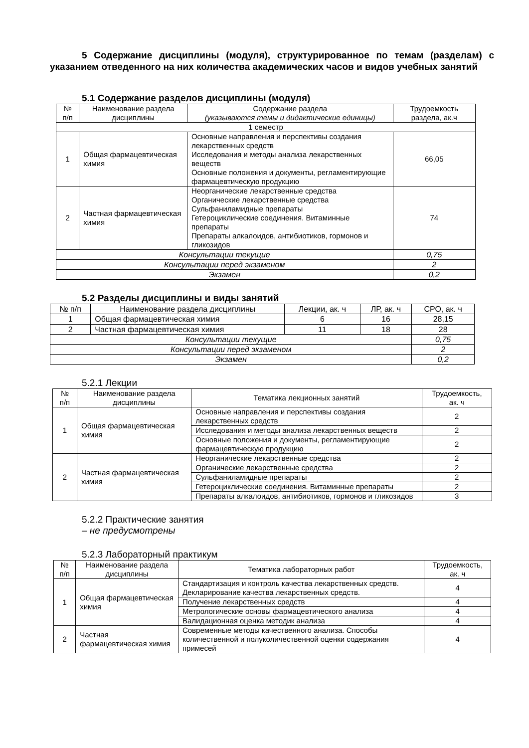5 Содержание дисциплины (модуля), структурированное по темам (разделам) с указанием отведенного на них количества академических часов и видов учебных занятий
5.1 Содержание разделов дисциплины (модуля)
| № п/п | Наименование раздела дисциплины | Содержание раздела (указываются темы и дидактические единицы) | Трудоемкость раздела, ак.ч |
| --- | --- | --- | --- |
| 1 семестр | | | |
| 1 | Общая фармацевтическая химия | Основные направления и перспективы создания лекарственных средств Исследования и методы анализа лекарственных веществ Основные положения и документы, регламентирующие фармацевтическую продукцию | 66,05 |
| 2 | Частная фармацевтическая химия | Неорганические лекарственные средства Органические лекарственные средства Сульфаниламидные препараты Гетероциклические соединения. Витаминные препараты Препараты алкалоидов, антибиотиков, гормонов и гликозидов | 74 |
| Консультации текущие | | | 0,75 |
| Консультации перед экзаменом | | | 2 |
| Экзамен | | | 0,2 |
5.2 Разделы дисциплины и виды занятий
| № п/п | Наименование раздела дисциплины | Лекции, ак. ч | ЛР, ак. ч | СРО, ак. ч |
| --- | --- | --- | --- | --- |
| 1 | Общая фармацевтическая химия | 6 | 16 | 28,15 |
| 2 | Частная фармацевтическая химия | 11 | 18 | 28 |
| Консультации текущие | | | | 0,75 |
| Консультации перед экзаменом | | | | 2 |
| Экзамен | | | | 0,2 |
5.2.1 Лекции
| № п/п | Наименование раздела дисциплины | Тематика лекционных занятий | Трудоемкость, ак. ч |
| --- | --- | --- | --- |
| 1 | Общая фармацевтическая химия | Основные направления и перспективы создания лекарственных средств | 2 |
| | | Исследования и методы анализа лекарственных веществ | 2 |
| | | Основные положения и документы, регламентирующие фармацевтическую продукцию | 2 |
| 2 | Частная фармацевтическая химия | Неорганические лекарственные средства | 2 |
| | | Органические лекарственные средства | 2 |
| | | Сульфаниламидные препараты | 2 |
| | | Гетероциклические соединения. Витаминные препараты | 2 |
| | | Препараты алкалоидов, антибиотиков, гормонов и гликозидов | 3 |
5.2.2 Практические занятия
– не предусмотрены
5.2.3 Лабораторный практикум
| № п/п | Наименование раздела дисциплины | Тематика лабораторных работ | Трудоемкость, ак. ч |
| --- | --- | --- | --- |
| 1 | Общая фармацевтическая химия | Стандартизация и контроль качества лекарственных средств. Декларирование качества лекарственных средств. | 4 |
| | | Получение лекарственных средств | 4 |
| | | Метрологические основы фармацевтического анализа | 4 |
| | | Валидационная оценка методик анализа | 4 |
| 2 | Частная фармацевтическая химия | Современные методы качественного анализа. Способы количественной и полуколичественной оценки содержания примесей | 4 |